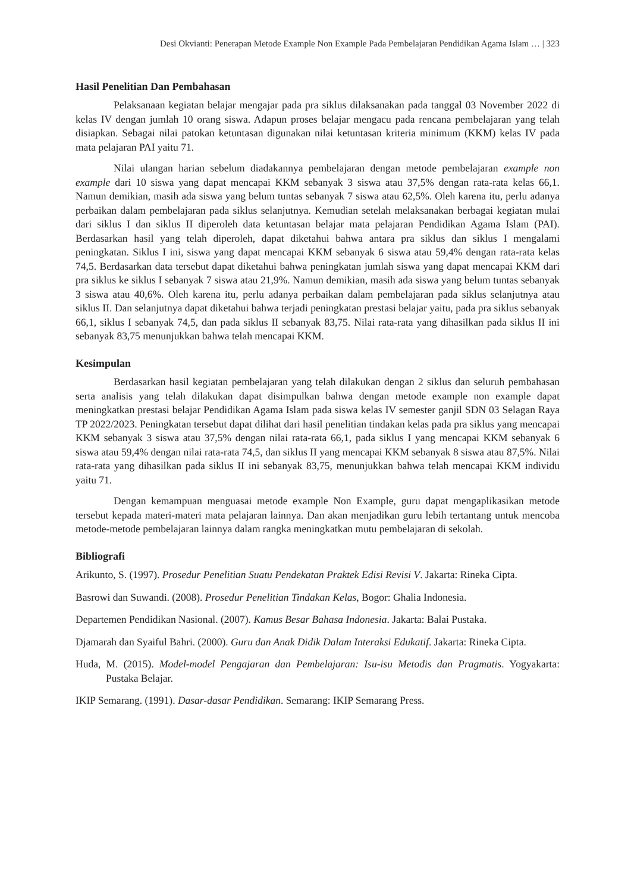Desi Okvianti: Penerapan Metode Example Non Example Pada Pembelajaran Pendidikan Agama Islam … | 323
Hasil Penelitian Dan Pembahasan
Pelaksanaan kegiatan belajar mengajar pada pra siklus dilaksanakan pada tanggal 03 November 2022 di kelas IV dengan jumlah 10 orang siswa. Adapun proses belajar mengacu pada rencana pembelajaran yang telah disiapkan. Sebagai nilai patokan ketuntasan digunakan nilai ketuntasan kriteria minimum (KKM) kelas IV pada mata pelajaran PAI yaitu 71.
Nilai ulangan harian sebelum diadakannya pembelajaran dengan metode pembelajaran example non example dari 10 siswa yang dapat mencapai KKM sebanyak 3 siswa atau 37,5% dengan rata-rata kelas 66,1. Namun demikian, masih ada siswa yang belum tuntas sebanyak 7 siswa atau 62,5%. Oleh karena itu, perlu adanya perbaikan dalam pembelajaran pada siklus selanjutnya. Kemudian setelah melaksanakan berbagai kegiatan mulai dari siklus I dan siklus II diperoleh data ketuntasan belajar mata pelajaran Pendidikan Agama Islam (PAI). Berdasarkan hasil yang telah diperoleh, dapat diketahui bahwa antara pra siklus dan siklus I mengalami peningkatan. Siklus I ini, siswa yang dapat mencapai KKM sebanyak 6 siswa atau 59,4% dengan rata-rata kelas 74,5. Berdasarkan data tersebut dapat diketahui bahwa peningkatan jumlah siswa yang dapat mencapai KKM dari pra siklus ke siklus I sebanyak 7 siswa atau 21,9%. Namun demikian, masih ada siswa yang belum tuntas sebanyak 3 siswa atau 40,6%. Oleh karena itu, perlu adanya perbaikan dalam pembelajaran pada siklus selanjutnya atau siklus II. Dan selanjutnya dapat diketahui bahwa terjadi peningkatan prestasi belajar yaitu, pada pra siklus sebanyak 66,1, siklus I sebanyak 74,5, dan pada siklus II sebanyak 83,75. Nilai rata-rata yang dihasilkan pada siklus II ini sebanyak 83,75 menunjukkan bahwa telah mencapai KKM.
Kesimpulan
Berdasarkan hasil kegiatan pembelajaran yang telah dilakukan dengan 2 siklus dan seluruh pembahasan serta analisis yang telah dilakukan dapat disimpulkan bahwa dengan metode example non example dapat meningkatkan prestasi belajar Pendidikan Agama Islam pada siswa kelas IV semester ganjil SDN 03 Selagan Raya TP 2022/2023. Peningkatan tersebut dapat dilihat dari hasil penelitian tindakan kelas pada pra siklus yang mencapai KKM sebanyak 3 siswa atau 37,5% dengan nilai rata-rata 66,1, pada siklus I yang mencapai KKM sebanyak 6 siswa atau 59,4% dengan nilai rata-rata 74,5, dan siklus II yang mencapai KKM sebanyak 8 siswa atau 87,5%. Nilai rata-rata yang dihasilkan pada siklus II ini sebanyak 83,75, menunjukkan bahwa telah mencapai KKM individu yaitu 71.
Dengan kemampuan menguasai metode example Non Example, guru dapat mengaplikasikan metode tersebut kepada materi-materi mata pelajaran lainnya. Dan akan menjadikan guru lebih tertantang untuk mencoba metode-metode pembelajaran lainnya dalam rangka meningkatkan mutu pembelajaran di sekolah.
Bibliografi
Arikunto, S. (1997). Prosedur Penelitian Suatu Pendekatan Praktek Edisi Revisi V. Jakarta: Rineka Cipta.
Basrowi dan Suwandi. (2008). Prosedur Penelitian Tindakan Kelas, Bogor: Ghalia Indonesia.
Departemen Pendidikan Nasional. (2007). Kamus Besar Bahasa Indonesia. Jakarta: Balai Pustaka.
Djamarah dan Syaiful Bahri. (2000). Guru dan Anak Didik Dalam Interaksi Edukatif. Jakarta: Rineka Cipta.
Huda, M. (2015). Model-model Pengajaran dan Pembelajaran: Isu-isu Metodis dan Pragmatis. Yogyakarta: Pustaka Belajar.
IKIP Semarang. (1991). Dasar-dasar Pendidikan. Semarang: IKIP Semarang Press.